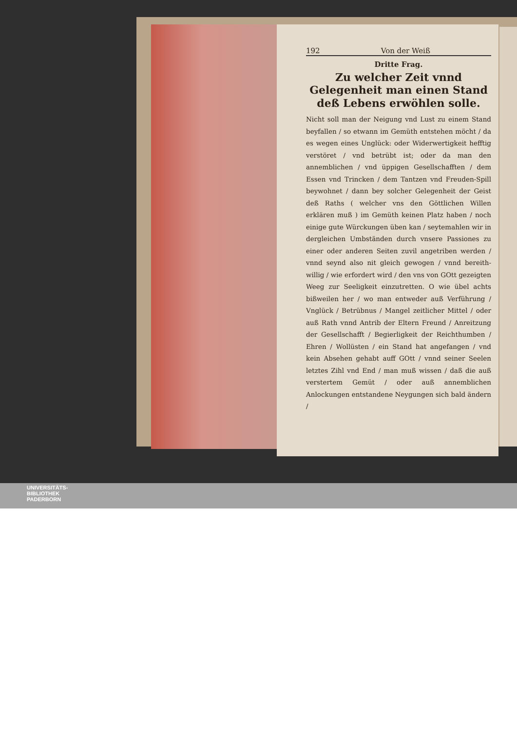192 Von der Weiß
Dritte Frag.
Zu welcher Zeit vnnd Gelegenheit man einen Stand deß Lebens erwöhlen solle.
Nicht soll man der Neigung vnd Lust zu einem Stand beyfallen / so etwann im Gemüth entstehen möcht / da es wegen eines Unglück: oder Widerwertigkeit hefftig verstöret / vnd betrübt ist; oder da man den annemblichen / vnd üppigen Gesellschafften / dem Essen vnd Trincken / dem Tantzen vnd Freuden-Spill beywohnet / dann bey solcher Gelegenheit der Geist deß Raths ( welcher vns den Göttlichen Willen erklären muß ) im Gemüth keinen Platz haben / noch einige gute Würckungen üben kan / seytemahlen wir in dergleichen Umbständen durch vnsere Passiones zu einer oder anderen Seiten zuvil angetriben werden / vnnd seynd also nit gleich gewogen / vnnd bereith-willig / wie erfordert wird / den vns von GOtt gezeigten Weeg zur Seeligkeit einzutretten. O wie übel achts bißweilen her / wo man entweder auß Verführung / Vnglück / Betrübnus / Mangel zeitlicher Mittel / oder auß Rath vnnd Antrib der Eltern Freund / Anreitzung der Gesellschafft / Begierligkeit der Reichthumben / Ehren / Wollüsten / ein Stand hat angefangen / vnd kein Absehen gehabt auff GOtt / vnnd seiner Seelen letztes Zihl vnd End / man muß wissen / daß die auß verstertem Gemüt / oder auß annemblichen Anlockungen entstandene Neygungen sich bald ändern /
UNIVERSITÄTS-
BIBLIOTHEK
PADERBORN